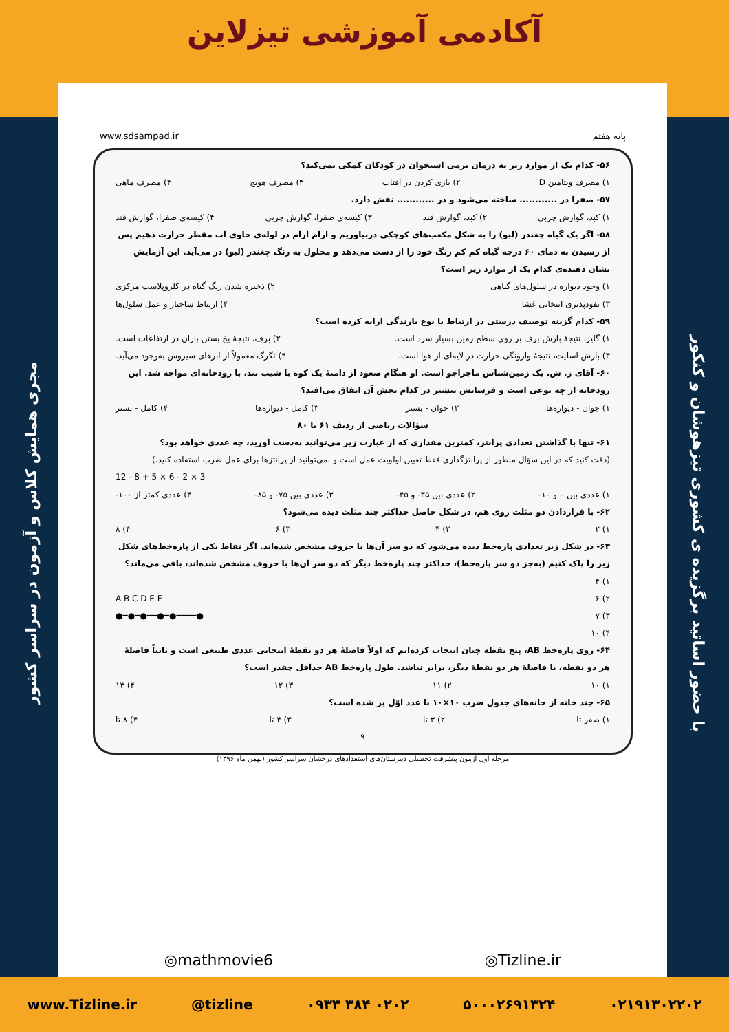آکادمی آموزشی تیزلاین
مجری همایش کلاس و آزمون در سراسر کشور
با حضور اساتید برگزیده ی کشوری تیزهوشان و کنکور
پایه هفتم www.sdsampad.ir
۵۶- کدام یک از موارد زیر به درمان نرمی استخوان در کودکان کمکی نمی‌کند؟
۱) مصرف ویتامین D ۲) بازی کردن در آفتاب ۳) مصرف هویج ۴) مصرف ماهی
۵۷- صفرا در ............ ساخته می‌شود و در ............ نقش دارد.
۱) کبد، گوارش چربی ۲) کبد، گوارش قند ۳) کیسه‌ی صفرا، گوارش چربی ۴) کیسه‌ی صفرا، گوارش قند
۵۸- اگر یک گیاه چغندر (لبو) را به شکل مکعب‌های کوچکی دربیاوریم و آرام آرام در لوله‌ی حاوی آب مقطر حرارت دهیم پس از رسیدن به دمای ۶۰ درجه گیاه کم کم رنگ خود را از دست می‌دهد و محلول به رنگ چغندر (لبو) در می‌آید. این آزمایش نشان دهنده‌ی کدام یک از موارد زیر است؟
۱) وجود دیواره در سلول‌های گیاهی ۲) ذخیره شدن رنگ گیاه در کلروپلاست مرکزی
۳) نفوذپذیری انتخابی غشا ۴) ارتباط ساختار و عمل سلول‌ها
۵۹- کدام گزینه توصیف درستی در ارتباط با نوع بارندگی ارایه کرده است؟
۱) گلیز، نتیجهٔ بارش برف بر روی سطح زمین بسیار سرد است. ۲) برف، نتیجهٔ یخ بستن باران در ارتفاعات است.
۳) بارش اسلیت، نتیجهٔ وارونگی حرارت در لایه‌ای از هوا است. ۴) تگرگ معمولاً از ابرهای سیروس به‌وجود می‌آید.
۶۰- آقای ز. ش. یک زمین‌شناس ماجراجو است. او هنگام صعود از دامنهٔ یک کوه با شیب تند، با رودخانه‌ای مواجه شد. این رودخانه از چه نوعی است و فرسایش بیشتر در کدام بخش آن اتفاق می‌افتد؟
۱) جوان - دیواره‌ها ۲) جوان - بستر ۳) کامل - دیواره‌ها ۴) کامل - بستر
سؤالات ریاضی از ردیف ۶۱ تا ۸۰
۶۱- تنها با گذاشتن تعدادی پرانتز، کمترین مقداری که از عبارت زیر می‌توانید به‌دست آورید، چه عددی خواهد بود؟
(دقت کنید که در این سؤال منظور از پرانتزگذاری فقط تعیین اولویت عمل است و نمی‌توانید از پرانتزها برای عمل ضرب استفاده کنید.)
12 - 8 + 5 × 6 - 2 × 3
۱) عددی بین ۰ و ۱۰- ۲) عددی بین ۳۵- و ۴۵- ۳) عددی بین ۷۵- و ۸۵- ۴) عددی کمتر از ۱۰۰-
۶۲- با قراردادن دو مثلث روی هم، در شکل حاصل حداکثر چند مثلث دیده می‌شود؟
۱) ۲ ۲) ۴ ۳) ۶ ۴) ۸
۶۳- در شکل زیر تعدادی پاره‌خط دیده می‌شود که دو سر آن‌ها با حروف مشخص شده‌اند. اگر نقاط یکی از پاره‌خط‌های شکل زیر را پاک کنیم (به‌جز دو سر پاره‌خط)، حداکثر چند پاره‌خط دیگر که دو سر آن‌ها با حروف مشخص شده‌اند، باقی می‌ماند؟
۱) ۴
۲) ۶
۳) ۷
۴) ۱۰ A B C D E F
●━●━●━━●━●━━━━●
۶۴- روی پاره‌خط AB، پنج نقطه چنان انتخاب کرده‌ایم که اولاً فاصلهٔ هر دو نقطهٔ انتخابی عددی طبیعی است و ثانیاً فاصلهٔ هر دو نقطه، با فاصلهٔ هر دو نقطهٔ دیگر، برابر نباشد. طول پاره‌خط AB حداقل چقدر است؟
۱) ۱۰ ۲) ۱۱ ۳) ۱۲ ۴) ۱۳
۶۵- چند خانه از خانه‌های جدول ضرب ۱۰×۱۰ با عدد اوّل پر شده است؟
۱) صفر تا ۲) ۳ تا ۳) ۴ تا ۴) ۸ تا
۹
مرحله اول آزمون پیشرفت تحصیلی دبیرستان‌های استعدادهای درخشان سراسر کشور (بهمن ماه ۱۳۹۶)
◎mathmovie6 ◎Tizline.ir
www.Tizline.ir @tizline ۰۹۳۳ ۳۸۴ ۰۲۰۲ ۵۰۰۰۲۶۹۱۳۲۴ ۰۲۱۹۱۳۰۲۲۰۲